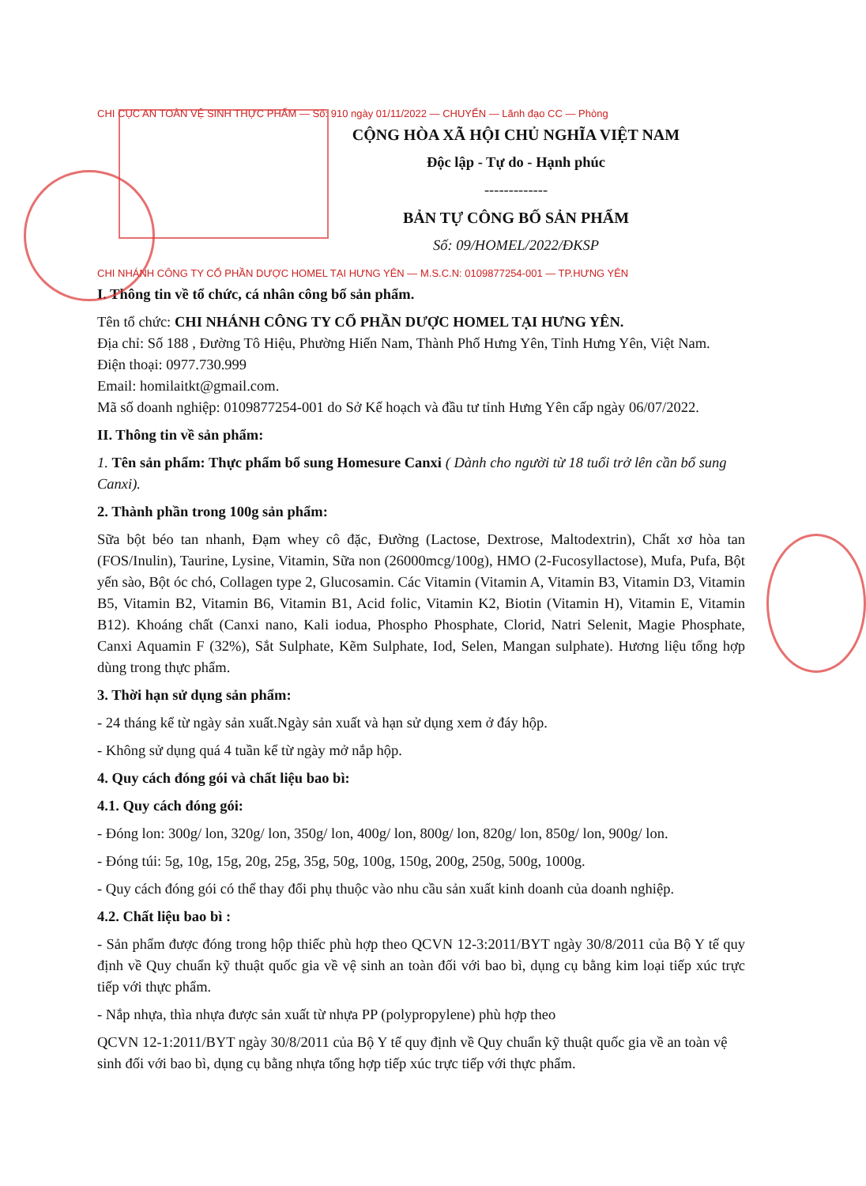CHI CỤC AN TOÀN VỆ SINH THỰC PHẨM — Số: 910 ngày 01/11/2022 — CHUYỂN — Lãnh đạo CC — Phòng
CỘNG HÒA XÃ HỘI CHỦ NGHĨA VIỆT NAM
Độc lập - Tự do - Hạnh phúc
-------------
BẢN TỰ CÔNG BỐ SẢN PHẨM
Số: 09/HOMEL/2022/ĐKSP
CHI NHÁNH CÔNG TY CỔ PHẦN DƯỢC HOMEL TẠI HƯNG YÊN — M.S.C.N: 0109877254-001 — TP.HƯNG YÊN
I. Thông tin về tổ chức, cá nhân công bố sản phẩm.
Tên tổ chức: CHI NHÁNH CÔNG TY CỔ PHẦN DƯỢC HOMEL TẠI HƯNG YÊN.
Địa chỉ: Số 188 , Đường Tô Hiệu, Phường Hiến Nam, Thành Phố Hưng Yên, Tỉnh Hưng Yên, Việt Nam.
Điện thoại: 0977.730.999
Email: homilaitkt@gmail.com.
Mã số doanh nghiệp: 0109877254-001 do Sở Kế hoạch và đầu tư tỉnh Hưng Yên cấp ngày 06/07/2022.
II. Thông tin về sản phẩm:
1. Tên sản phẩm: Thực phẩm bổ sung Homesure Canxi ( Dành cho người từ 18 tuổi trở lên cần bổ sung Canxi).
2. Thành phần trong 100g sản phẩm:
Sữa bột béo tan nhanh, Đạm whey cô đặc, Đường (Lactose, Dextrose, Maltodextrin), Chất xơ hòa tan (FOS/Inulin), Taurine, Lysine, Vitamin, Sữa non (26000mcg/100g), HMO (2-Fucosyllactose), Mufa, Pufa, Bột yến sào, Bột óc chó, Collagen type 2, Glucosamin. Các Vitamin (Vitamin A, Vitamin B3, Vitamin D3, Vitamin B5, Vitamin B2, Vitamin B6, Vitamin B1, Acid folic, Vitamin K2, Biotin (Vitamin H), Vitamin E, Vitamin B12). Khoáng chất (Canxi nano, Kali iodua, Phospho Phosphate, Clorid, Natri Selenit, Magie Phosphate, Canxi Aquamin F (32%), Sắt Sulphate, Kẽm Sulphate, Iod, Selen, Mangan sulphate). Hương liệu tổng hợp dùng trong thực phẩm.
3. Thời hạn sử dụng sản phẩm:
- 24 tháng kể từ ngày sản xuất.Ngày sản xuất và hạn sử dụng xem ở đáy hộp.
- Không sử dụng quá 4 tuần kể từ ngày mở nắp hộp.
4. Quy cách đóng gói và chất liệu bao bì:
4.1. Quy cách đóng gói:
- Đóng lon: 300g/ lon, 320g/ lon, 350g/ lon, 400g/ lon, 800g/ lon, 820g/ lon, 850g/ lon, 900g/ lon.
- Đóng túi: 5g, 10g, 15g, 20g, 25g, 35g, 50g, 100g, 150g, 200g, 250g, 500g, 1000g.
- Quy cách đóng gói có thể thay đổi phụ thuộc vào nhu cầu sản xuất kinh doanh của doanh nghiệp.
4.2. Chất liệu bao bì :
- Sản phẩm được đóng trong hộp thiếc phù hợp theo QCVN 12-3:2011/BYT ngày 30/8/2011 của Bộ Y tế quy định về Quy chuẩn kỹ thuật quốc gia về vệ sinh an toàn đối với bao bì, dụng cụ bằng kim loại tiếp xúc trực tiếp với thực phẩm.
- Nắp nhựa, thìa nhựa được sản xuất từ nhựa PP (polypropylene) phù hợp theo
QCVN 12-1:2011/BYT ngày 30/8/2011 của Bộ Y tế quy định về Quy chuẩn kỹ thuật quốc gia về an toàn vệ sinh đối với bao bì, dụng cụ bằng nhựa tổng hợp tiếp xúc trực tiếp với thực phẩm.